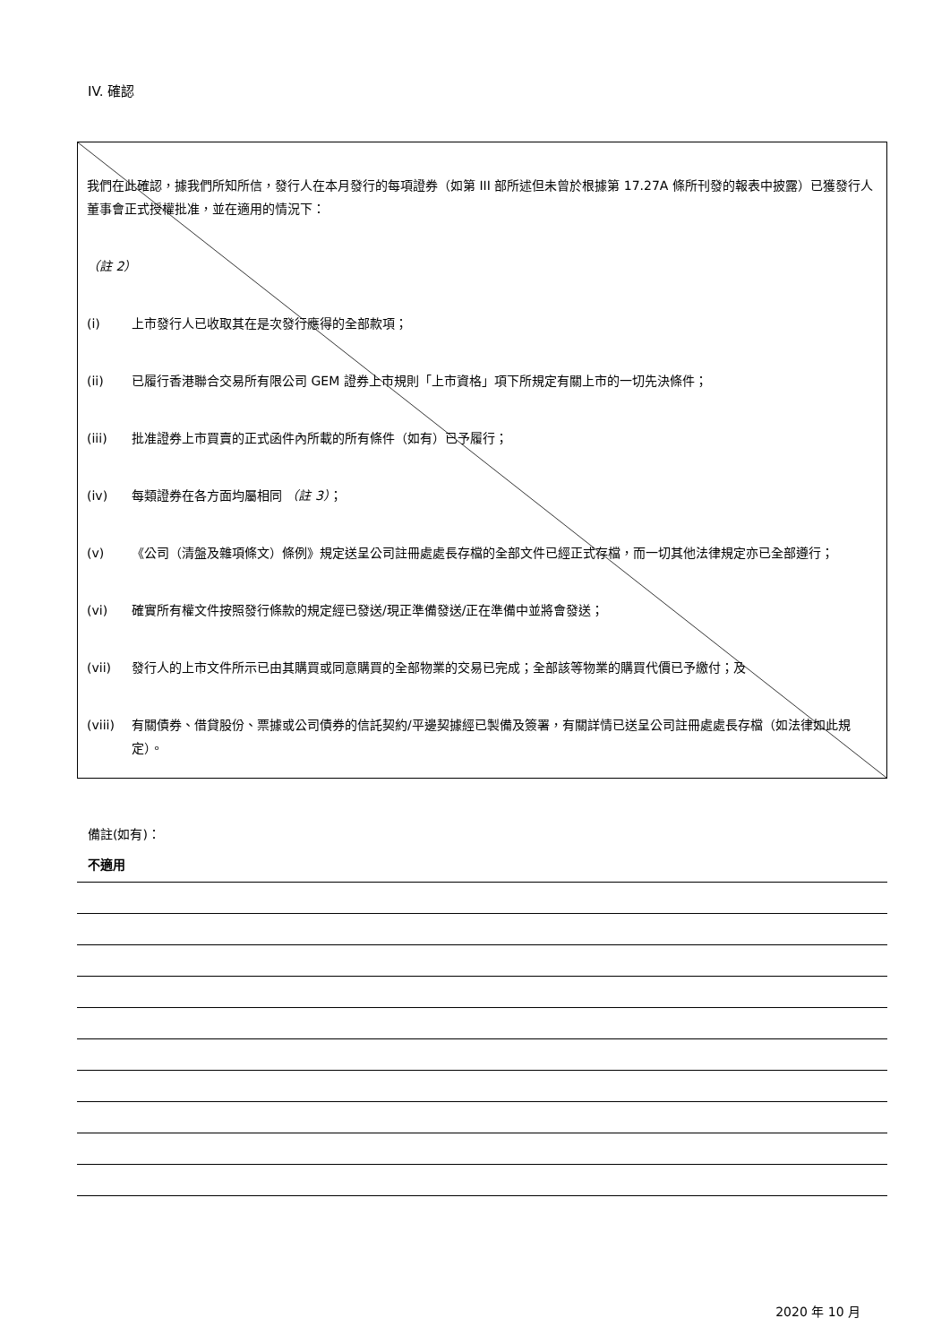IV. 確認
我們在此確認，據我們所知所信，發行人在本月發行的每項證券（如第 III 部所述但未曾於根據第 17.27A 條所刊發的報表中披露）已獲發行人董事會正式授權批准，並在適用的情況下：
（註 2）
(i) 上市發行人已收取其在是次發行應得的全部款項；
(ii) 已履行香港聯合交易所有限公司 GEM 證券上市規則「上市資格」項下所規定有關上市的一切先決條件；
(iii) 批准證券上市買賣的正式函件內所載的所有條件（如有）已予履行；
(iv) 每類證券在各方面均屬相同 （註 3）；
(v) 《公司（清盤及雜項條文）條例》規定送呈公司註冊處處長存檔的全部文件已經正式存檔，而一切其他法律規定亦已全部遵行；
(vi) 確實所有權文件按照發行條款的規定經已發送/現正準備發送/正在準備中並將會發送；
(vii) 發行人的上市文件所示已由其購買或同意購買的全部物業的交易已完成；全部該等物業的購買代價已予繳付；及
(viii) 有關債券、借貸股份、票據或公司債券的信託契約/平邊契據經已製備及簽署，有關詳情已送呈公司註冊處處長存檔（如法律如此規定）。
備註(如有)：
不適用
2020 年 10 月